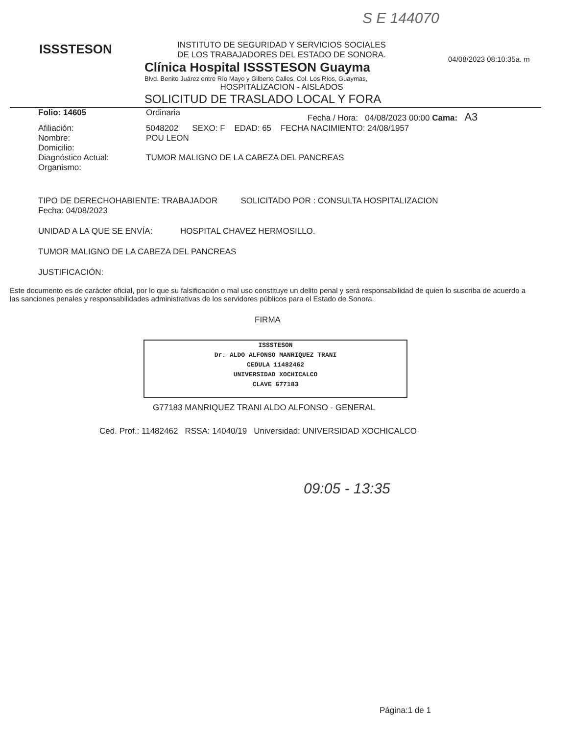S E 144070
ISSSTESON
04/08/2023 08:10:35a. m
INSTITUTO DE SEGURIDAD Y SERVICIOS SOCIALES
DE LOS TRABAJADORES DEL ESTADO DE SONORA.
Clínica Hospital ISSSTESON Guayma
Blvd. Benito Juárez entre Río Mayo y Gilberto Calles, Col. Los Ríos, Guaymas,
HOSPITALIZACION - AISLADOS
SOLICITUD DE TRASLADO LOCAL Y FORA
Folio: 14605 Ordinaria
Fecha / Hora: 04/08/2023 00:00 Cama: A3
Afiliación: 5048202 SEXO: F EDAD: 65 FECHA NACIMIENTO: 24/08/1957
Nombre: POU LEON
Domicilio:
Diagnóstico Actual: TUMOR MALIGNO DE LA CABEZA DEL PANCREAS
Organismo:
TIPO DE DERECHOHABIENTE: TRABAJADOR SOLICITADO POR : CONSULTA HOSPITALIZACION
Fecha: 04/08/2023
UNIDAD A LA QUE SE ENVÍA: HOSPITAL CHAVEZ HERMOSILLO.
TUMOR MALIGNO DE LA CABEZA DEL PANCREAS
JUSTIFICACIÓN:
Este documento es de carácter oficial, por lo que su falsificación o mal uso constituye un delito penal y será responsabilidad de quien lo suscriba de acuerdo a las sanciones penales y responsabilidades administrativas de los servidores públicos para el Estado de Sonora.
FIRMA
ISSSTESON
Dr. ALDO ALFONSO MANRIQUEZ TRANI
CEDULA 11482462
UNIVERSIDAD XOCHICALCO
CLAVE G77183
G77183 MANRIQUEZ TRANI ALDO ALFONSO - GENERAL
Ced. Prof.: 11482462 RSSA: 14040/19 Universidad: UNIVERSIDAD XOCHICALCO
09:05 - 13:35
Página:1 de 1